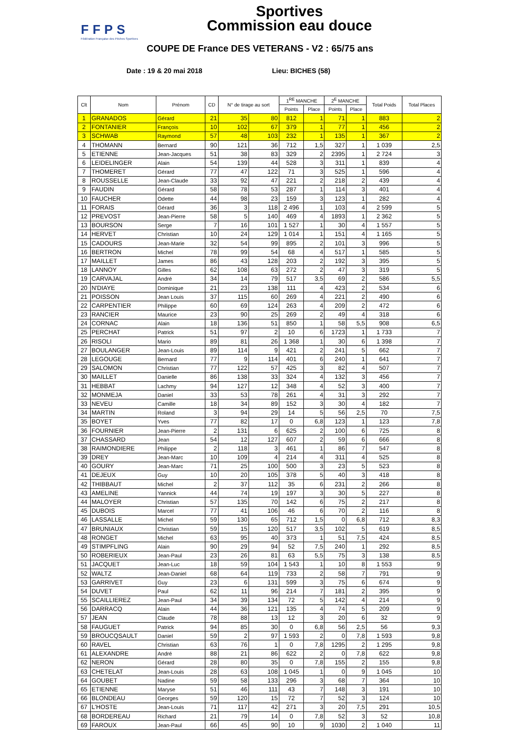FFPS
Fédération Française des Pêches Sportives
Sportives
Commission eau douce
COUPE DE France DES VETERANS - V2 : 65/75 ans
Date : 19 & 20 mai 2018 Lieu: BICHES (58)
| Clt | Nom | Prénom | CD | N° de tirage au sort | | 1<sup>RE</sup> MANCHE | | 2<sup>E</sup> MANCHE | | Total Poids | Total Places |
| --- | --- | --- | --- | --- | --- | --- | --- | --- | --- | --- | --- |
| | | | | | | Points | Place | Points | Place | | |
| 1 | GRANADOS | Gérard | 21 | 35 | 80 | 812 | 1 | 71 | 1 | 883 | 2 |
| 2 | FONTANIER | François | 10 | 102 | 67 | 379 | 1 | 77 | 1 | 456 | 2 |
| 3 | SCHWAB | Raymond | 57 | 48 | 103 | 232 | 1 | 135 | 1 | 367 | 2 |
| 4 | THOMANN | Bernard | 90 | 121 | 36 | 712 | 1,5 | 327 | 1 | 1 039 | 2,5 |
| 5 | ETIENNE | Jean-Jacques | 51 | 38 | 83 | 329 | 2 | 2395 | 1 | 2 724 | 3 |
| 6 | LEIDELINGER | Alain | 54 | 139 | 44 | 528 | 3 | 311 | 1 | 839 | 4 |
| 7 | THOMERET | Gérard | 77 | 47 | 122 | 71 | 3 | 525 | 1 | 596 | 4 |
| 8 | ROUSSELLE | Jean-Claude | 33 | 92 | 47 | 221 | 2 | 218 | 2 | 439 | 4 |
| 9 | FAUDIN | Gérard | 58 | 78 | 53 | 287 | 1 | 114 | 3 | 401 | 4 |
| 10 | FAUCHER | Odette | 44 | 98 | 23 | 159 | 3 | 123 | 1 | 282 | 4 |
| 11 | FORAIS | Gérard | 36 | 3 | 118 | 2 496 | 1 | 103 | 4 | 2 599 | 5 |
| 12 | PREVOST | Jean-Pierre | 58 | 5 | 140 | 469 | 4 | 1893 | 1 | 2 362 | 5 |
| 13 | BOURSON | Serge | 7 | 16 | 101 | 1 527 | 1 | 30 | 4 | 1 557 | 5 |
| 14 | HERVET | Christian | 10 | 24 | 129 | 1 014 | 1 | 151 | 4 | 1 165 | 5 |
| 15 | CADOURS | Jean-Marie | 32 | 54 | 99 | 895 | 2 | 101 | 3 | 996 | 5 |
| 16 | BERTRON | Michel | 78 | 99 | 54 | 68 | 4 | 517 | 1 | 585 | 5 |
| 17 | MAILLET | James | 86 | 43 | 128 | 203 | 2 | 192 | 3 | 395 | 5 |
| 18 | LANNOY | Gilles | 62 | 108 | 63 | 272 | 2 | 47 | 3 | 319 | 5 |
| 19 | CARVAJAL | André | 34 | 14 | 79 | 517 | 3,5 | 69 | 2 | 586 | 5,5 |
| 20 | N'DIAYE | Dominique | 21 | 23 | 138 | 111 | 4 | 423 | 2 | 534 | 6 |
| 21 | POISSON | Jean Louis | 37 | 115 | 60 | 269 | 4 | 221 | 2 | 490 | 6 |
| 22 | CARPENTIER | Philippe | 60 | 69 | 124 | 263 | 4 | 209 | 2 | 472 | 6 |
| 23 | RANCIER | Maurice | 23 | 90 | 25 | 269 | 2 | 49 | 4 | 318 | 6 |
| 24 | CORNAC | Alain | 18 | 136 | 51 | 850 | 1 | 58 | 5,5 | 908 | 6,5 |
| 25 | PERCHAT | Patrick | 51 | 97 | 2 | 10 | 6 | 1723 | 1 | 1 733 | 7 |
| 26 | RISOLI | Mario | 89 | 81 | 26 | 1 368 | 1 | 30 | 6 | 1 398 | 7 |
| 27 | BOULANGER | Jean-Louis | 89 | 114 | 9 | 421 | 2 | 241 | 5 | 662 | 7 |
| 28 | LEGOUGE | Bernard | 77 | 9 | 114 | 401 | 6 | 240 | 1 | 641 | 7 |
| 29 | SALOMON | Christian | 77 | 122 | 57 | 425 | 3 | 82 | 4 | 507 | 7 |
| 30 | MAILLET | Danielle | 86 | 138 | 33 | 324 | 4 | 132 | 3 | 456 | 7 |
| 31 | HEBBAT | Lachmy | 94 | 127 | 12 | 348 | 4 | 52 | 3 | 400 | 7 |
| 32 | MONMEJA | Daniel | 33 | 53 | 78 | 261 | 4 | 31 | 3 | 292 | 7 |
| 33 | NEVEU | Camille | 18 | 34 | 89 | 152 | 3 | 30 | 4 | 182 | 7 |
| 34 | MARTIN | Roland | 3 | 94 | 29 | 14 | 5 | 56 | 2,5 | 70 | 7,5 |
| 35 | BOYET | Yves | 77 | 82 | 17 | 0 | 6,8 | 123 | 1 | 123 | 7,8 |
| 36 | FOURNIER | Jean-Pierre | 2 | 131 | 6 | 625 | 2 | 100 | 6 | 725 | 8 |
| 37 | CHASSARD | Jean | 54 | 12 | 127 | 607 | 2 | 59 | 6 | 666 | 8 |
| 38 | RAIMONDIERE | Philippe | 2 | 118 | 3 | 461 | 1 | 86 | 7 | 547 | 8 |
| 39 | DREY | Jean-Marc | 10 | 109 | 4 | 214 | 4 | 311 | 4 | 525 | 8 |
| 40 | GOURY | Jean-Marc | 71 | 25 | 100 | 500 | 3 | 23 | 5 | 523 | 8 |
| 41 | DEJEUX | Guy | 10 | 20 | 105 | 378 | 5 | 40 | 3 | 418 | 8 |
| 42 | THIBBAUT | Michel | 2 | 37 | 112 | 35 | 6 | 231 | 2 | 266 | 8 |
| 43 | AMELINE | Yannick | 44 | 74 | 19 | 197 | 3 | 30 | 5 | 227 | 8 |
| 44 | MALOYER | Christian | 57 | 135 | 70 | 142 | 6 | 75 | 2 | 217 | 8 |
| 45 | DUBOIS | Marcel | 77 | 41 | 106 | 46 | 6 | 70 | 2 | 116 | 8 |
| 46 | LASSALLE | Michel | 59 | 130 | 65 | 712 | 1,5 | 0 | 6,8 | 712 | 8,3 |
| 47 | BRUNIAUX | Christian | 59 | 15 | 120 | 517 | 3,5 | 102 | 5 | 619 | 8,5 |
| 48 | RONGET | Michel | 63 | 95 | 40 | 373 | 1 | 51 | 7,5 | 424 | 8,5 |
| 49 | STIMPFLING | Alain | 90 | 29 | 94 | 52 | 7,5 | 240 | 1 | 292 | 8,5 |
| 50 | ROBERIEUX | Jean-Paul | 23 | 26 | 81 | 63 | 5,5 | 75 | 3 | 138 | 8,5 |
| 51 | JACQUET | Jean-Luc | 18 | 59 | 104 | 1 543 | 1 | 10 | 8 | 1 553 | 9 |
| 52 | WALTZ | Jean-Daniel | 68 | 64 | 119 | 733 | 2 | 58 | 7 | 791 | 9 |
| 53 | GARRIVET | Guy | 23 | 6 | 131 | 599 | 3 | 75 | 6 | 674 | 9 |
| 54 | DUVET | Paul | 62 | 11 | 96 | 214 | 7 | 181 | 2 | 395 | 9 |
| 55 | SCAILLIEREZ | Jean-Paul | 34 | 39 | 134 | 72 | 5 | 142 | 4 | 214 | 9 |
| 56 | DARRACQ | Alain | 44 | 36 | 121 | 135 | 4 | 74 | 5 | 209 | 9 |
| 57 | JEAN | Claude | 78 | 88 | 13 | 12 | 3 | 20 | 6 | 32 | 9 |
| 58 | FAUGUET | Patrick | 94 | 85 | 30 | 0 | 6,8 | 56 | 2,5 | 56 | 9,3 |
| 59 | BROUCQSAULT | Daniel | 59 | 2 | 97 | 1 593 | 2 | 0 | 7,8 | 1 593 | 9,8 |
| 60 | RAVEL | Christian | 63 | 76 | 1 | 0 | 7,8 | 1295 | 2 | 1 295 | 9,8 |
| 61 | ALEXANDRE | André | 88 | 21 | 86 | 622 | 2 | 0 | 7,8 | 622 | 9,8 |
| 62 | NERON | Gérard | 28 | 80 | 35 | 0 | 7,8 | 155 | 2 | 155 | 9,8 |
| 63 | CHETELAT | Jean-Louis | 28 | 63 | 108 | 1 045 | 1 | 0 | 9 | 1 045 | 10 |
| 64 | GOUBET | Nadine | 59 | 58 | 133 | 296 | 3 | 68 | 7 | 364 | 10 |
| 65 | ETIENNE | Maryse | 51 | 46 | 111 | 43 | 7 | 148 | 3 | 191 | 10 |
| 66 | BLONDEAU | Georges | 59 | 120 | 15 | 72 | 7 | 52 | 3 | 124 | 10 |
| 67 | L'HOSTE | Jean-Louis | 71 | 117 | 42 | 271 | 3 | 20 | 7,5 | 291 | 10,5 |
| 68 | BORDEREAU | Richard | 21 | 79 | 14 | 0 | 7,8 | 52 | 3 | 52 | 10,8 |
| 69 | FAROUX | Jean-Paul | 66 | 45 | 90 | 10 | 9 | 1030 | 2 | 1 040 | 11 |